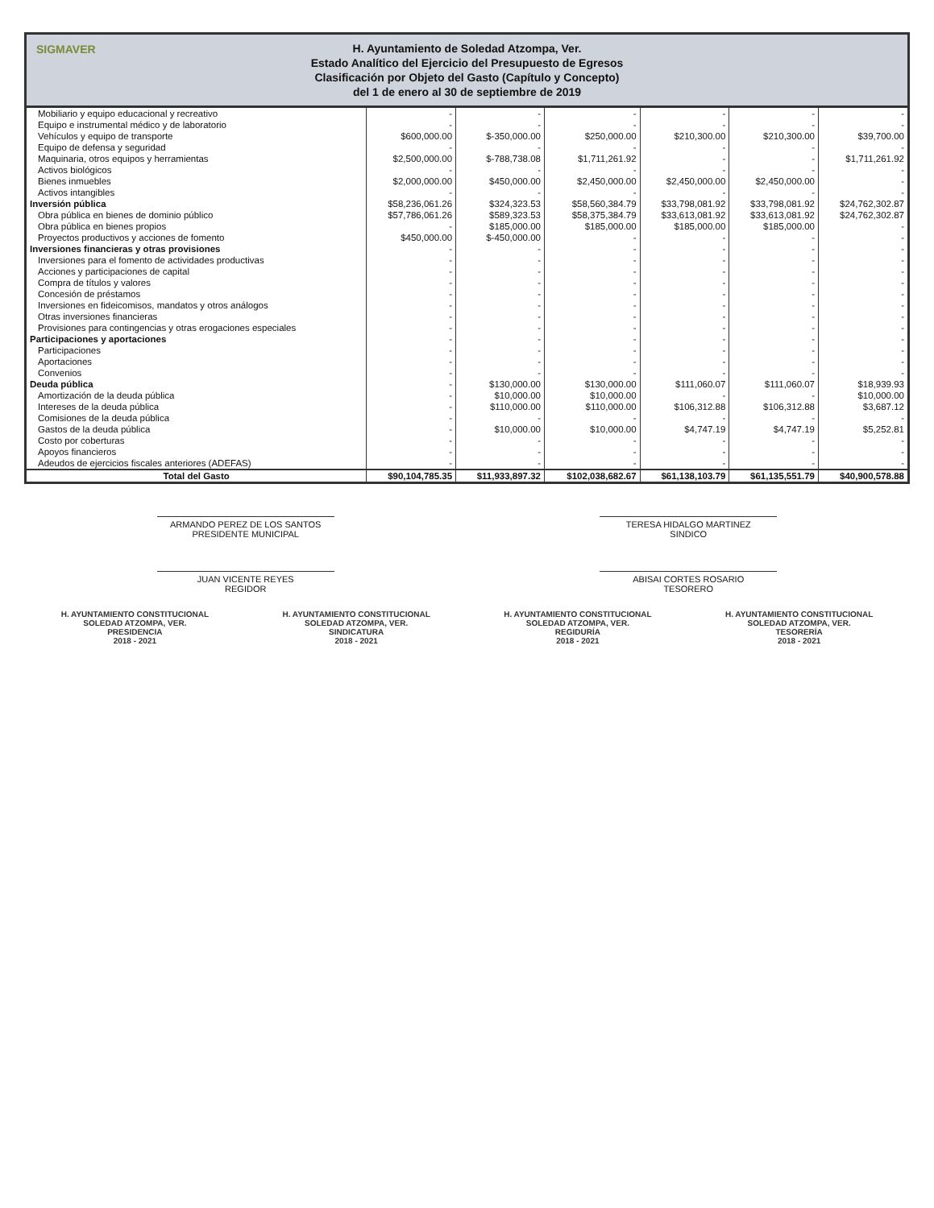SIGMAVER
H. Ayuntamiento de Soledad Atzompa, Ver.
Estado Analítico del Ejercicio del Presupuesto de Egresos
Clasificación por Objeto del Gasto (Capítulo y Concepto)
del 1 de enero al 30 de septiembre de 2019
| Mobiliario y equipo educacional y recreativo | - | - | - | - | - | - |
| Equipo e instrumental médico y de laboratorio | - | - | - | - | - | - |
| Vehículos y equipo de transporte | $600,000.00 | $-350,000.00 | $250,000.00 | $210,300.00 | $210,300.00 | $39,700.00 |
| Equipo de defensa y seguridad | - | - | - | - | - | - |
| Maquinaria, otros equipos y herramientas | $2,500,000.00 | $-788,738.08 | $1,711,261.92 | - | - | $1,711,261.92 |
| Activos biológicos | - | - | - | - | - | - |
| Bienes inmuebles | $2,000,000.00 | $450,000.00 | $2,450,000.00 | $2,450,000.00 | $2,450,000.00 | - |
| Activos intangibles | - | - | - | - | - | - |
| Inversión pública | $58,236,061.26 | $324,323.53 | $58,560,384.79 | $33,798,081.92 | $33,798,081.92 | $24,762,302.87 |
| Obra pública en bienes de dominio público | $57,786,061.26 | $589,323.53 | $58,375,384.79 | $33,613,081.92 | $33,613,081.92 | $24,762,302.87 |
| Obra pública en bienes propios | - | $185,000.00 | $185,000.00 | $185,000.00 | $185,000.00 | - |
| Proyectos productivos y acciones de fomento | $450,000.00 | $-450,000.00 | - | - | - | - |
| Inversiones financieras y otras provisiones | - | - | - | - | - | - |
| Inversiones para el fomento de actividades productivas | - | - | - | - | - | - |
| Acciones y participaciones de capital | - | - | - | - | - | - |
| Compra de títulos y valores | - | - | - | - | - | - |
| Concesión de préstamos | - | - | - | - | - | - |
| Inversiones en fideicomisos, mandatos y otros análogos | - | - | - | - | - | - |
| Otras inversiones financieras | - | - | - | - | - | - |
| Provisiones para contingencias y otras erogaciones especiales | - | - | - | - | - | - |
| Participaciones y aportaciones | - | - | - | - | - | - |
| Participaciones | - | - | - | - | - | - |
| Aportaciones | - | - | - | - | - | - |
| Convenios | - | - | - | - | - | - |
| Deuda pública | - | $130,000.00 | $130,000.00 | $111,060.07 | $111,060.07 | $18,939.93 |
| Amortización de la deuda pública | - | $10,000.00 | $10,000.00 | - | - | $10,000.00 |
| Intereses de la deuda pública | - | $110,000.00 | $110,000.00 | $106,312.88 | $106,312.88 | $3,687.12 |
| Comisiones de la deuda pública | - | - | - | - | - | - |
| Gastos de la deuda pública | - | $10,000.00 | $10,000.00 | $4,747.19 | $4,747.19 | $5,252.81 |
| Costo por coberturas | - | - | - | - | - | - |
| Apoyos financieros | - | - | - | - | - | - |
| Adeudos de ejercicios fiscales anteriores (ADEFAS) | - | - | - | - | - | - |
| Total del Gasto | $90,104,785.35 | $11,933,897.32 | $102,038,682.67 | $61,138,103.79 | $61,135,551.79 | $40,900,578.88 |
ARMANDO PEREZ DE LOS SANTOS
PRESIDENTE MUNICIPAL
TERESA HIDALGO MARTINEZ
SINDICO
JUAN VICENTE REYES
REGIDOR
ABISAI CORTES ROSARIO
TESORERO
H. AYUNTAMIENTO CONSTITUCIONAL
SOLEDAD ATZOMPA, VER.
PRESIDENCIA
2018 - 2021
H. AYUNTAMIENTO CONSTITUCIONAL
SOLEDAD ATZOMPA, VER.
SINDICATURA
2018 - 2021
H. AYUNTAMIENTO CONSTITUCIONAL
SOLEDAD ATZOMPA, VER.
REGIDURÍA
2018 - 2021
H. AYUNTAMIENTO CONSTITUCIONAL
SOLEDAD ATZOMPA, VER.
TESORERÍA
2018 - 2021